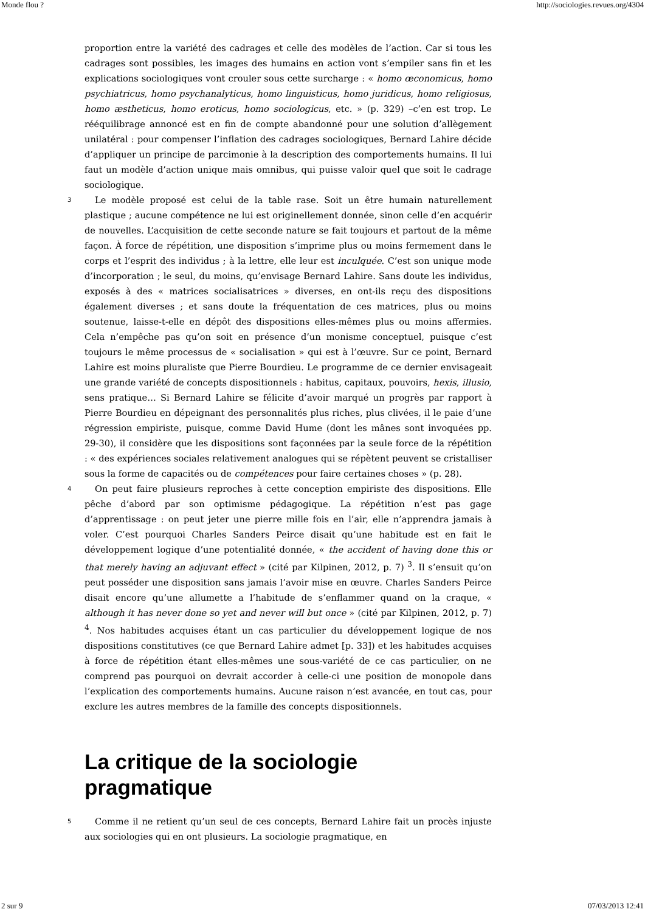Monde flou ? http://sociologies.revues.org/4304
proportion entre la variété des cadrages et celle des modèles de l’action. Car si tous les cadrages sont possibles, les images des humains en action vont s’empiler sans fin et les explications sociologiques vont crouler sous cette surcharge : « homo œconomicus, homo psychiatricus, homo psychanalyticus, homo linguisticus, homo juridicus, homo religiosus, homo æstheticus, homo eroticus, homo sociologicus, etc. » (p. 329) –c’en est trop. Le rééquilibrage annoncé est en fin de compte abandonné pour une solution d’allègement unilatéral : pour compenser l’inflation des cadrages sociologiques, Bernard Lahire décide d’appliquer un principe de parcimonie à la description des comportements humains. Il lui faut un modèle d’action unique mais omnibus, qui puisse valoir quel que soit le cadrage sociologique.
3 Le modèle proposé est celui de la table rase. Soit un être humain naturellement plastique ; aucune compétence ne lui est originellement donnée, sinon celle d’en acquérir de nouvelles. L’acquisition de cette seconde nature se fait toujours et partout de la même façon. À force de répétition, une disposition s’imprime plus ou moins fermement dans le corps et l’esprit des individus ; à la lettre, elle leur est inculquée. C’est son unique mode d’incorporation ; le seul, du moins, qu’envisage Bernard Lahire. Sans doute les individus, exposés à des « matrices socialisatrices » diverses, en ont-ils reçu des dispositions également diverses ; et sans doute la fréquentation de ces matrices, plus ou moins soutenue, laisse-t-elle en dépôt des dispositions elles-mêmes plus ou moins affermies. Cela n’empêche pas qu’on soit en présence d’un monisme conceptuel, puisque c’est toujours le même processus de « socialisation » qui est à l’œuvre. Sur ce point, Bernard Lahire est moins pluraliste que Pierre Bourdieu. Le programme de ce dernier envisageait une grande variété de concepts dispositionnels : habitus, capitaux, pouvoirs, hexis, illusio, sens pratique… Si Bernard Lahire se félicite d’avoir marqué un progrès par rapport à Pierre Bourdieu en dépeignant des personnalités plus riches, plus clivées, il le paie d’une régression empiriste, puisque, comme David Hume (dont les mânes sont invoquées pp. 29-30), il considère que les dispositions sont façonnées par la seule force de la répétition : « des expériences sociales relativement analogues qui se répètent peuvent se cristalliser sous la forme de capacités ou de compétences pour faire certaines choses » (p. 28).
4 On peut faire plusieurs reproches à cette conception empiriste des dispositions. Elle pêche d’abord par son optimisme pédagogique. La répétition n’est pas gage d’apprentissage : on peut jeter une pierre mille fois en l’air, elle n’apprendra jamais à voler. C’est pourquoi Charles Sanders Peirce disait qu’une habitude est en fait le développement logique d’une potentialité donnée, « the accident of having done this or that merely having an adjuvant effect » (cité par Kilpinen, 2012, p. 7) <sup>3</sup>. Il s’ensuit qu’on peut posséder une disposition sans jamais l’avoir mise en œuvre. Charles Sanders Peirce disait encore qu’une allumette a l’habitude de s’enflammer quand on la craque, « although it has never done so yet and never will but once » (cité par Kilpinen, 2012, p. 7) <sup>4</sup>. Nos habitudes acquises étant un cas particulier du développement logique de nos dispositions constitutives (ce que Bernard Lahire admet [p. 33]) et les habitudes acquises à force de répétition étant elles-mêmes une sous-variété de ce cas particulier, on ne comprend pas pourquoi on devrait accorder à celle-ci une position de monopole dans l’explication des comportements humains. Aucune raison n’est avancée, en tout cas, pour exclure les autres membres de la famille des concepts dispositionnels.
La critique de la sociologie
pragmatique
5 Comme il ne retient qu’un seul de ces concepts, Bernard Lahire fait un procès injuste aux sociologies qui en ont plusieurs. La sociologie pragmatique, en
2 sur 9 07/03/2013 12:41